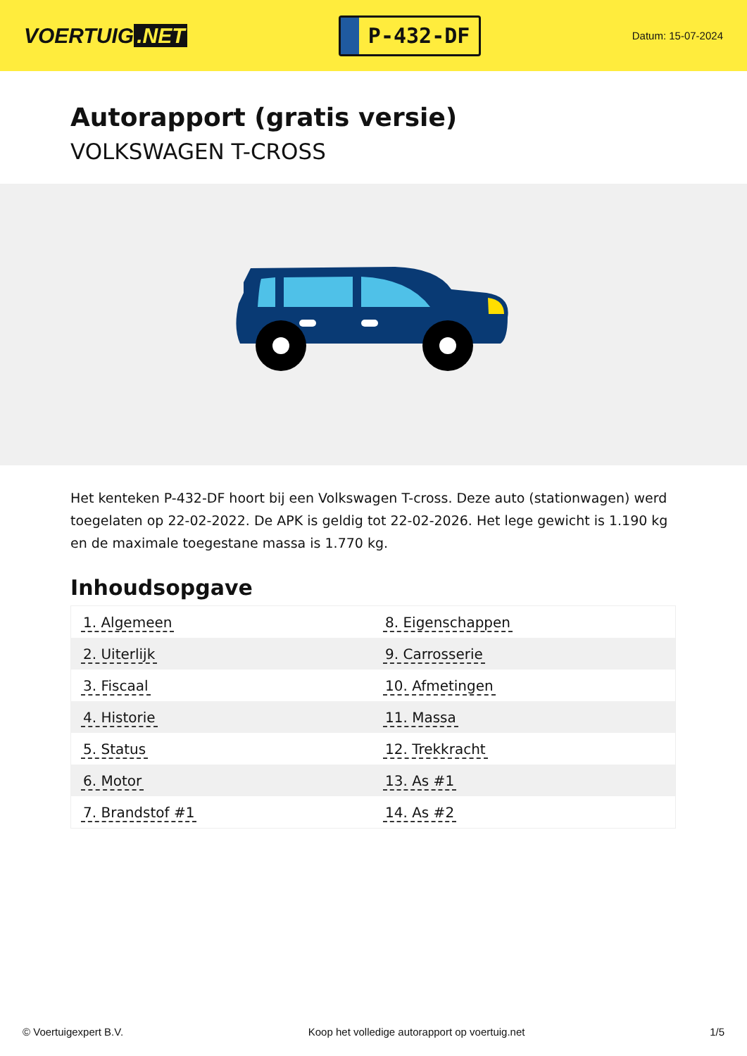VOERTUIG.NET
P-432-DF
Datum: 15-07-2024
Autorapport (gratis versie)
VOLKSWAGEN T-CROSS
Het kenteken P-432-DF hoort bij een Volkswagen T-cross. Deze auto (stationwagen) werd toegelaten op 22-02-2022. De APK is geldig tot 22-02-2026. Het lege gewicht is 1.190 kg en de maximale toegestane massa is 1.770 kg.
Inhoudsopgave
| 1. Algemeen | 8. Eigenschappen |
| 2. Uiterlijk | 9. Carrosserie |
| 3. Fiscaal | 10. Afmetingen |
| 4. Historie | 11. Massa |
| 5. Status | 12. Trekkracht |
| 6. Motor | 13. As #1 |
| 7. Brandstof #1 | 14. As #2 |
© Voertuigexpert B.V. Koop het volledige autorapport op voertuig.net 1/5